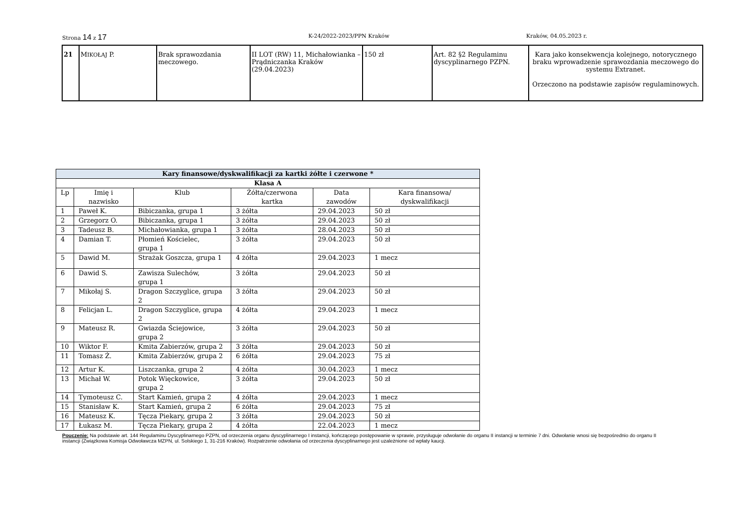Strona 14 z 17 K-24/2022-2023/PPN Kraków Kraków, 04.05.2023 r.
| 21 | M IKOŁAJ P. | Brak sprawozdania meczowego. | II LOT (RW) 11, Michałowianka – Prądniczanka Kraków (29.04.2023) | 150 zł | Art. 82 §2 Regulaminu dyscyplinarnego PZPN. | Kara jako konsekwencja kolejnego, notorycznego braku wprowadzenie sprawozdania meczowego do systemu Extranet. Orzeczono na podstawie zapisów regulaminowych. |
| Kary finansowe/dyskwalifikacji za kartki żółte i czerwone * | | | | | |
| --- | --- | --- | --- | --- | --- |
| Klasa A | | | | | |
| Lp | Imię i nazwisko | Klub | Żółta/czerwona kartka | Data zawodów | Kara finansowa/ dyskwalifikacji |
| 1 | Paweł K. | Bibiczanka, grupa 1 | 3 żółta | 29.04.2023 | 50 zł |
| 2 | Grzegorz O. | Bibiczanka, grupa 1 | 3 żółta | 29.04.2023 | 50 zł |
| 3 | Tadeusz B. | Michałowianka, grupa 1 | 3 żółta | 28.04.2023 | 50 zł |
| 4 | Damian T. | Płomień Kościelec, grupa 1 | 3 żółta | 29.04.2023 | 50 zł |
| 5 | Dawid M. | Strażak Goszcza, grupa 1 | 4 żółta | 29.04.2023 | 1 mecz |
| 6 | Dawid S. | Zawisza Sulechów, grupa 1 | 3 żółta | 29.04.2023 | 50 zł |
| 7 | Mikołaj S. | Dragon Szczyglice, grupa 2 | 3 żółta | 29.04.2023 | 50 zł |
| 8 | Felicjan L. | Dragon Szczyglice, grupa 2 | 4 żółta | 29.04.2023 | 1 mecz |
| 9 | Mateusz R. | Gwiazda Ściejowice, grupa 2 | 3 żółta | 29.04.2023 | 50 zł |
| 10 | Wiktor F. | Kmita Zabierzów, grupa 2 | 3 żółta | 29.04.2023 | 50 zł |
| 11 | Tomasz Ż. | Kmita Zabierzów, grupa 2 | 6 żółta | 29.04.2023 | 75 zł |
| 12 | Artur K. | Liszczanka, grupa 2 | 4 żółta | 30.04.2023 | 1 mecz |
| 13 | Michał W. | Potok Więckowice, grupa 2 | 3 żółta | 29.04.2023 | 50 zł |
| 14 | Tymoteusz C. | Start Kamień, grupa 2 | 4 żółta | 29.04.2023 | 1 mecz |
| 15 | Stanisław K. | Start Kamień, grupa 2 | 6 żółta | 29.04.2023 | 75 zł |
| 16 | Mateusz K. | Tęcza Piekary, grupa 2 | 3 żółta | 29.04.2023 | 50 zł |
| 17 | Łukasz M. | Tęcza Piekary, grupa 2 | 4 żółta | 22.04.2023 | 1 mecz |
Pouczenie: Na podstawie art. 144 Regulaminu Dyscyplinarnego PZPN, od orzeczenia organu dyscyplinarnego I instancji, kończącego postępowanie w sprawie, przysługuje odwołanie do organu II instancji w terminie 7 dni. Odwołanie wnosi się bezpośrednio do organu II instancji (Związkowa Komisja Odwoławcza MZPN, ul. Solskiego 1, 31-216 Kraków). Rozpatrzenie odwołania od orzeczenia dyscyplinarnego jest uzależnione od wpłaty kaucji.